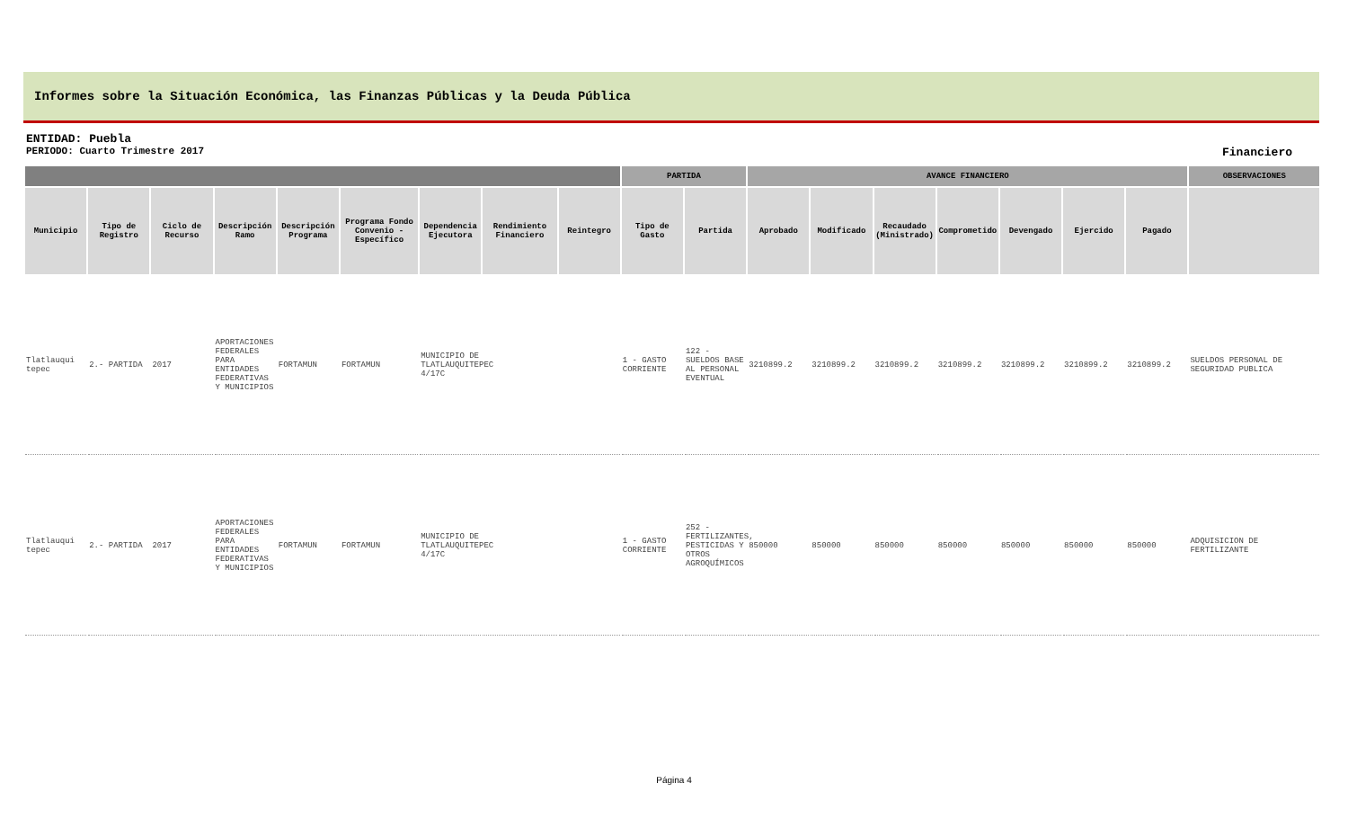Informes sobre la Situación Económica, las Finanzas Públicas y la Deuda Pública
ENTIDAD: Puebla
PERIODO: Cuarto Trimestre 2017 Financiero
| | | | | | | | | | PARTIDA | | AVANCE FINANCIERO | | | | | | | OBSERVACIONES |
| --- | --- | --- | --- | --- | --- | --- | --- | --- | --- | --- | --- | --- | --- | --- | --- | --- | --- | --- |
| Municipio | Tipo de Registro | Ciclo de Recurso | Descripción Ramo | Descripción Programa | Programa Fondo Convenio - Específico | Dependencia Ejecutora | Rendimiento Financiero | Reintegro | Tipo de Gasto | Partida | Aprobado | Modificado | Recaudado (Ministrado) | Comprometido | Devengado | Ejercido | Pagado | |
| Tlatlauqui tepec | 2.- PARTIDA | 2017 | APORTACIONES FEDERALES PARA ENTIDADES FEDERATIVAS Y MUNICIPIOS | FORTAMUN | FORTAMUN | MUNICIPIO DE TLATLAUQUITEPEC 4/17C | | | 1 - GASTO CORRIENTE | 122 - SUELDOS BASE AL PERSONAL EVENTUAL | 3210899.2 | 3210899.2 | 3210899.2 | 3210899.2 | 3210899.2 | 3210899.2 | 3210899.2 | SUELDOS PERSONAL DE SEGURIDAD PUBLICA |
| Tlatlauqui tepec | 2.- PARTIDA | 2017 | APORTACIONES FEDERALES PARA ENTIDADES FEDERATIVAS Y MUNICIPIOS | FORTAMUN | FORTAMUN | MUNICIPIO DE TLATLAUQUITEPEC 4/17C | | | 1 - GASTO CORRIENTE | 252 - FERTILIZANTES, PESTICIDAS Y OTROS AGROQUÍMICOS | 850000 | 850000 | 850000 | 850000 | 850000 | 850000 | 850000 | ADQUISICION DE FERTILIZANTE |
Página 4